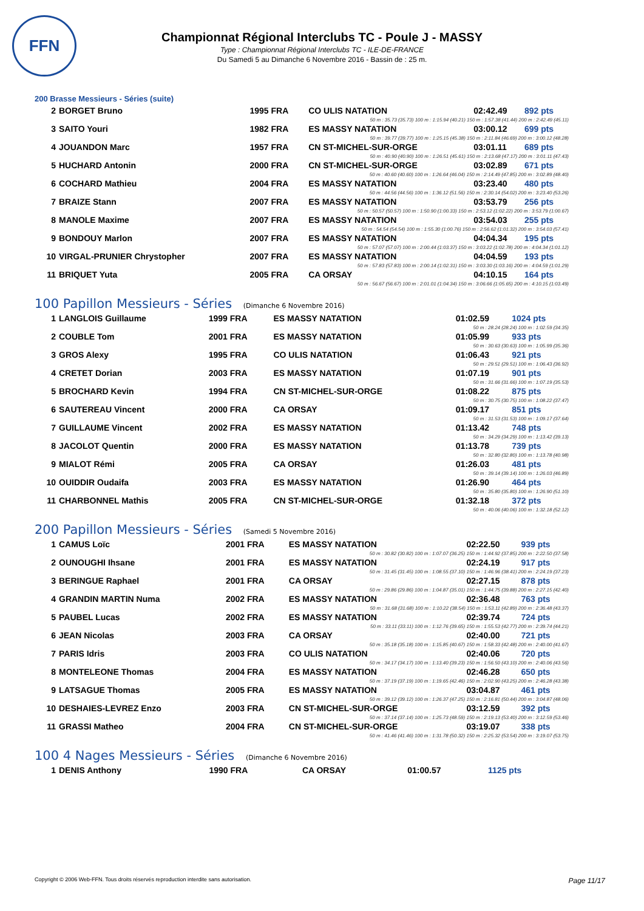FFN
Championnat Régional Interclubs TC - Poule J - MASSY
Type : Championnat Régional Interclubs TC - ILE-DE-FRANCE
Du Samedi 5 au Dimanche 6 Novembre 2016 - Bassin de : 25 m.
200 Brasse Messieurs - Séries (suite)
| 2 | BORGET Bruno | 1995 FRA | CO ULIS NATATION | 02:42.49 | 892 pts |
| 50 m : 35.73 (35.73) 100 m : 1:15.94 (40.21) 150 m : 1:57.38 (41.44) 200 m : 2:42.49 (45.11) | | | | | |
| 3 | SAITO Youri | 1982 FRA | ES MASSY NATATION | 03:00.12 | 699 pts |
| 50 m : 39.77 (39.77) 100 m : 1:25.15 (45.38) 150 m : 2:11.84 (46.69) 200 m : 3:00.12 (48.28) | | | | | |
| 4 | JOUANDON Marc | 1957 FRA | CN ST-MICHEL-SUR-ORGE | 03:01.11 | 689 pts |
| 50 m : 40.90 (40.90) 100 m : 1:26.51 (45.61) 150 m : 2:13.68 (47.17) 200 m : 3:01.11 (47.43) | | | | | |
| 5 | HUCHARD Antonin | 2000 FRA | CN ST-MICHEL-SUR-ORGE | 03:02.89 | 671 pts |
| 50 m : 40.60 (40.60) 100 m : 1:26.64 (46.04) 150 m : 2:14.49 (47.85) 200 m : 3:02.89 (48.40) | | | | | |
| 6 | COCHARD Mathieu | 2004 FRA | ES MASSY NATATION | 03:23.40 | 480 pts |
| 50 m : 44.56 (44.56) 100 m : 1:36.12 (51.56) 150 m : 2:30.14 (54.02) 200 m : 3:23.40 (53.26) | | | | | |
| 7 | BRAIZE Stann | 2007 FRA | ES MASSY NATATION | 03:53.79 | 256 pts |
| 50 m : 50.57 (50.57) 100 m : 1:50.90 (1:00.33) 150 m : 2:53.12 (1:02.22) 200 m : 3:53.79 (1:00.67) | | | | | |
| 8 | MANOLE Maxime | 2007 FRA | ES MASSY NATATION | 03:54.03 | 255 pts |
| 50 m : 54.54 (54.54) 100 m : 1:55.30 (1:00.76) 150 m : 2:56.62 (1:01.32) 200 m : 3:54.03 (57.41) | | | | | |
| 9 | BONDOUY Marlon | 2007 FRA | ES MASSY NATATION | 04:04.34 | 195 pts |
| 50 m : 57.07 (57.07) 100 m : 2:00.44 (1:03.37) 150 m : 3:03.22 (1:02.78) 200 m : 4:04.34 (1:01.12) | | | | | |
| 10 | VIRGAL-PRUNIER Chrystopher | 2007 FRA | ES MASSY NATATION | 04:04.59 | 193 pts |
| 50 m : 57.83 (57.83) 100 m : 2:00.14 (1:02.31) 150 m : 3:03.30 (1:03.16) 200 m : 4:04.59 (1:01.29) | | | | | |
| 11 | BRIQUET Yuta | 2005 FRA | CA ORSAY | 04:10.15 | 164 pts |
| 50 m : 56.67 (56.67) 100 m : 2:01.01 (1:04.34) 150 m : 3:06.66 (1:05.65) 200 m : 4:10.15 (1:03.49) | | | | | |
100 Papillon Messieurs - Séries (Dimanche 6 Novembre 2016)
| 1 | LANGLOIS Guillaume | 1999 FRA | ES MASSY NATATION | 01:02.59 | 1024 pts |
| 50 m : 28.24 (28.24) 100 m : 1:02.59 (34.35) | | | | | |
| 2 | COUBLE Tom | 2001 FRA | ES MASSY NATATION | 01:05.99 | 933 pts |
| 50 m : 30.63 (30.63) 100 m : 1:05.99 (35.36) | | | | | |
| 3 | GROS Alexy | 1995 FRA | CO ULIS NATATION | 01:06.43 | 921 pts |
| 50 m : 29.51 (29.51) 100 m : 1:06.43 (36.92) | | | | | |
| 4 | CRETET Dorian | 2003 FRA | ES MASSY NATATION | 01:07.19 | 901 pts |
| 50 m : 31.66 (31.66) 100 m : 1:07.19 (35.53) | | | | | |
| 5 | BROCHARD Kevin | 1994 FRA | CN ST-MICHEL-SUR-ORGE | 01:08.22 | 875 pts |
| 50 m : 30.75 (30.75) 100 m : 1:08.22 (37.47) | | | | | |
| 6 | SAUTEREAU Vincent | 2000 FRA | CA ORSAY | 01:09.17 | 851 pts |
| 50 m : 31.53 (31.53) 100 m : 1:09.17 (37.64) | | | | | |
| 7 | GUILLAUME Vincent | 2002 FRA | ES MASSY NATATION | 01:13.42 | 748 pts |
| 50 m : 34.29 (34.29) 100 m : 1:13.42 (39.13) | | | | | |
| 8 | JACOLOT Quentin | 2000 FRA | ES MASSY NATATION | 01:13.78 | 739 pts |
| 50 m : 32.80 (32.80) 100 m : 1:13.78 (40.98) | | | | | |
| 9 | MIALOT Rémi | 2005 FRA | CA ORSAY | 01:26.03 | 481 pts |
| 50 m : 39.14 (39.14) 100 m : 1:26.03 (46.89) | | | | | |
| 10 | OUIDDIR Oudaifa | 2003 FRA | ES MASSY NATATION | 01:26.90 | 464 pts |
| 50 m : 35.80 (35.80) 100 m : 1:26.90 (51.10) | | | | | |
| 11 | CHARBONNEL Mathis | 2005 FRA | CN ST-MICHEL-SUR-ORGE | 01:32.18 | 372 pts |
| 50 m : 40.06 (40.06) 100 m : 1:32.18 (52.12) | | | | | |
200 Papillon Messieurs - Séries (Samedi 5 Novembre 2016)
| 1 | CAMUS Loïc | 2001 FRA | ES MASSY NATATION | 02:22.50 | 939 pts |
| 50 m : 30.82 (30.82) 100 m : 1:07.07 (36.25) 150 m : 1:44.92 (37.85) 200 m : 2:22.50 (37.58) | | | | | |
| 2 | OUNOUGHI Ihsane | 2001 FRA | ES MASSY NATATION | 02:24.19 | 917 pts |
| 50 m : 31.45 (31.45) 100 m : 1:08.55 (37.10) 150 m : 1:46.96 (38.41) 200 m : 2:24.19 (37.23) | | | | | |
| 3 | BERINGUE Raphael | 2001 FRA | CA ORSAY | 02:27.15 | 878 pts |
| 50 m : 29.86 (29.86) 100 m : 1:04.87 (35.01) 150 m : 1:44.75 (39.88) 200 m : 2:27.15 (42.40) | | | | | |
| 4 | GRANDIN MARTIN Numa | 2002 FRA | ES MASSY NATATION | 02:36.48 | 763 pts |
| 50 m : 31.68 (31.68) 100 m : 1:10.22 (38.54) 150 m : 1:53.11 (42.89) 200 m : 2:36.48 (43.37) | | | | | |
| 5 | PAUBEL Lucas | 2002 FRA | ES MASSY NATATION | 02:39.74 | 724 pts |
| 50 m : 33.11 (33.11) 100 m : 1:12.76 (39.65) 150 m : 1:55.53 (42.77) 200 m : 2:39.74 (44.21) | | | | | |
| 6 | JEAN Nicolas | 2003 FRA | CA ORSAY | 02:40.00 | 721 pts |
| 50 m : 35.18 (35.18) 100 m : 1:15.85 (40.67) 150 m : 1:58.33 (42.48) 200 m : 2:40.00 (41.67) | | | | | |
| 7 | PARIS Idris | 2003 FRA | CO ULIS NATATION | 02:40.06 | 720 pts |
| 50 m : 34.17 (34.17) 100 m : 1:13.40 (39.23) 150 m : 1:56.50 (43.10) 200 m : 2:40.06 (43.56) | | | | | |
| 8 | MONTELEONE Thomas | 2004 FRA | ES MASSY NATATION | 02:46.28 | 650 pts |
| 50 m : 37.19 (37.19) 100 m : 1:19.65 (42.46) 150 m : 2:02.90 (43.25) 200 m : 2:46.28 (43.38) | | | | | |
| 9 | LATSAGUE Thomas | 2005 FRA | ES MASSY NATATION | 03:04.87 | 461 pts |
| 50 m : 39.12 (39.12) 100 m : 1:26.37 (47.25) 150 m : 2:16.81 (50.44) 200 m : 3:04.87 (48.06) | | | | | |
| 10 | DESHAIES-LEVREZ Enzo | 2003 FRA | CN ST-MICHEL-SUR-ORGE | 03:12.59 | 392 pts |
| 50 m : 37.14 (37.14) 100 m : 1:25.73 (48.59) 150 m : 2:19.13 (53.40) 200 m : 3:12.59 (53.46) | | | | | |
| 11 | GRASSI Matheo | 2004 FRA | CN ST-MICHEL-SUR-ORGE | 03:19.07 | 338 pts |
| 50 m : 41.46 (41.46) 100 m : 1:31.78 (50.32) 150 m : 2:25.32 (53.54) 200 m : 3:19.07 (53.75) | | | | | |
100 4 Nages Messieurs - Séries (Dimanche 6 Novembre 2016)
| 1 | DENIS Anthony | 1990 FRA | CA ORSAY | 01:00.57 | 1125 pts |
Copyright © 2006 Web-FFN. Tous droits réservés reproduction interdite sans autorisation. Page 11/17